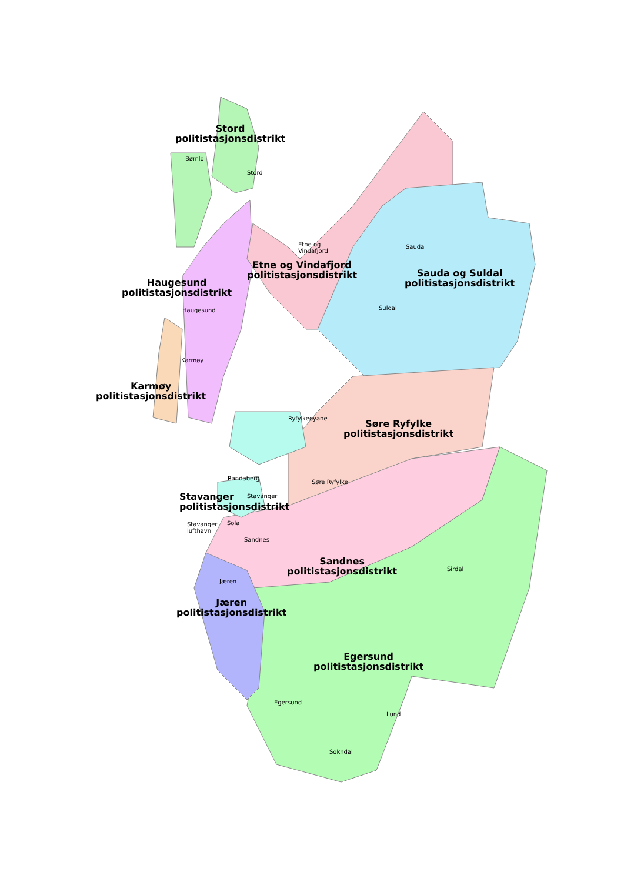Stord
politistasjonsdistrikt
Etne og Vindafjord
politistasjonsdistrikt
Haugesund
politistasjonsdistrikt
Sauda og Suldal
politistasjonsdistrikt
Karmøy
politistasjonsdistrikt
Søre Ryfylke
politistasjonsdistrikt
Stavanger
politistasjonsdistrikt
Sandnes
politistasjonsdistrikt
Jæren
politistasjonsdistrikt
Egersund
politistasjonsdistrikt
Bømlo
Stord
Etne og
Vindafjord
Sauda
Haugesund Suldal
Karmøy
Ryfylkeøyane
Randaberg
Søre Ryfylke
Stavanger
Stavanger
lufthavn
Sola
Sandnes
Sirdal
Jæren
Egersund
Lund
Sokndal